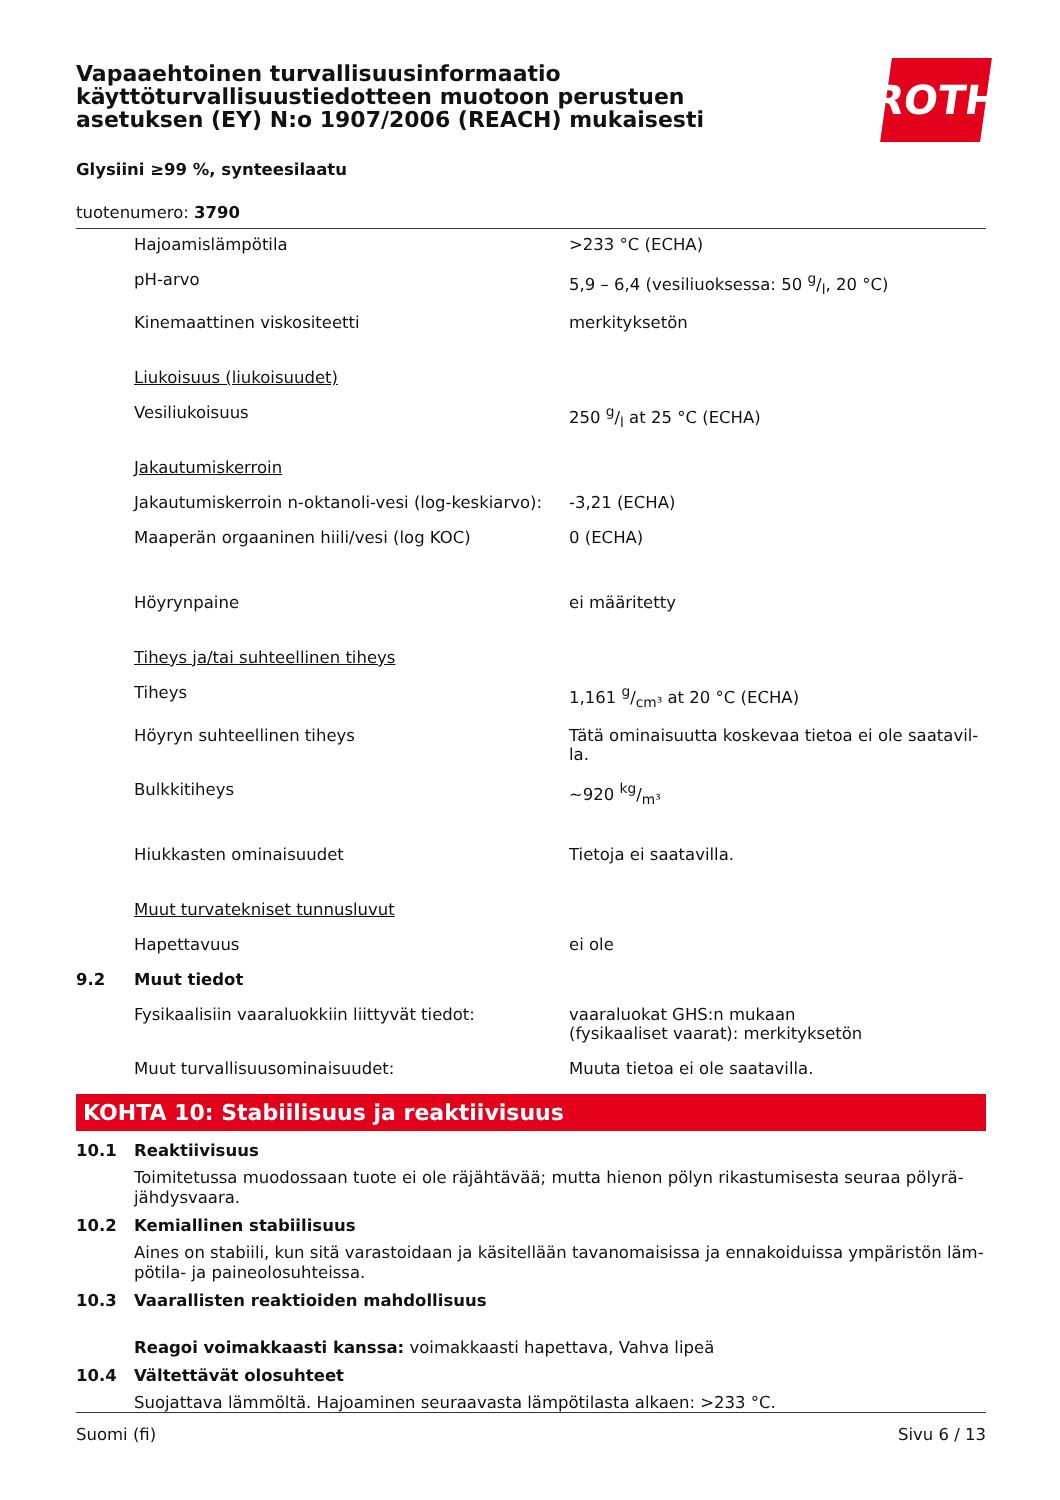Vapaaehtoinen turvallisuusinformaatio
käyttöturvallisuustiedotteen muotoon perustuen
asetuksen (EY) N:o 1907/2006 (REACH) mukaisesti
ROTH
Glysiini ≥99 %, synteesilaatu
tuotenumero: 3790
| | Hajoamislämpötila | >233 °C (ECHA) |
| | pH-arvo | 5,9 – 6,4 (vesiliuoksessa: 50 g/l, 20 °C) |
| | Kinemaattinen viskositeetti | merkityksetön |
| | Liukoisuus (liukoisuudet) | |
| | Vesiliukoisuus | 250 g/l at 25 °C (ECHA) |
| | Jakautumiskerroin | |
| | Jakautumiskerroin n-oktanoli-vesi (log-keskiarvo): | -3,21 (ECHA) |
| | Maaperän orgaaninen hiili/vesi (log KOC) | 0 (ECHA) |
| | Höyrynpaine | ei määritetty |
| | Tiheys ja/tai suhteellinen tiheys | |
| | Tiheys | 1,161 g/cm³ at 20 °C (ECHA) |
| | Höyryn suhteellinen tiheys | Tätä ominaisuutta koskevaa tietoa ei ole saatavil-la. |
| | Bulkkitiheys | ~920 kg/m³ |
| | Hiukkasten ominaisuudet | Tietoja ei saatavilla. |
| | Muut turvatekniset tunnusluvut | |
| | Hapettavuus | ei ole |
| 9.2 | Muut tiedot | |
| | Fysikaalisiin vaaraluokkiin liittyvät tiedot: | vaaraluokat GHS:n mukaan (fysikaaliset vaarat): merkityksetön |
| | Muut turvallisuusominaisuudet: | Muuta tietoa ei ole saatavilla. |
KOHTA 10: Stabiilisuus ja reaktiivisuus
10.1 Reaktiivisuus
Toimitetussa muodossaan tuote ei ole räjähtävää; mutta hienon pölyn rikastumisesta seuraa pölyrä-jähdysvaara.
10.2 Kemiallinen stabiilisuus
Aines on stabiili, kun sitä varastoidaan ja käsitellään tavanomaisissa ja ennakoiduissa ympäristön läm-pötila- ja paineolosuhteissa.
10.3 Vaarallisten reaktioiden mahdollisuus
Reagoi voimakkaasti kanssa: voimakkaasti hapettava, Vahva lipeä
10.4 Vältettävät olosuhteet
Suojattava lämmöltä. Hajoaminen seuraavasta lämpötilasta alkaen: >233 °C.
Suomi (fi) Sivu 6 / 13